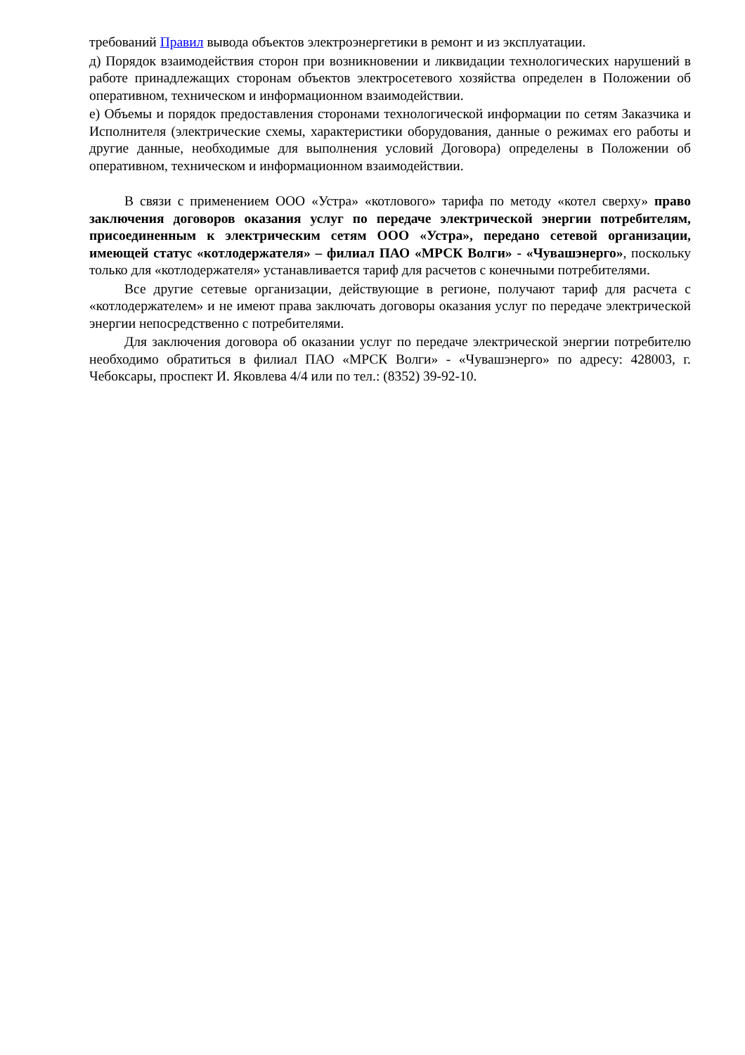требований Правил вывода объектов электроэнергетики в ремонт и из эксплуатации.
д) Порядок взаимодействия сторон при возникновении и ликвидации технологических нарушений в работе принадлежащих сторонам объектов электросетевого хозяйства определен в Положении об оперативном, техническом и информационном взаимодействии.
е) Объемы и порядок предоставления сторонами технологической информации по сетям Заказчика и Исполнителя (электрические схемы, характеристики оборудования, данные о режимах его работы и другие данные, необходимые для выполнения условий Договора) определены в Положении об оперативном, техническом и информационном взаимодействии.
В связи с применением ООО «Устра» «котлового» тарифа по методу «котел сверху» право заключения договоров оказания услуг по передаче электрической энергии потребителям, присоединенным к электрическим сетям ООО «Устра», передано сетевой организации, имеющей статус «котлодержателя» – филиал ПАО «МРСК Волги» - «Чувашэнерго», поскольку только для «котлодержателя» устанавливается тариф для расчетов с конечными потребителями.
Все другие сетевые организации, действующие в регионе, получают тариф для расчета с «котлодержателем» и не имеют права заключать договоры оказания услуг по передаче электрической энергии непосредственно с потребителями.
Для заключения договора об оказании услуг по передаче электрической энергии потребителю необходимо обратиться в филиал ПАО «МРСК Волги» - «Чувашэнерго» по адресу: 428003, г. Чебоксары, проспект И. Яковлева 4/4 или по тел.: (8352) 39-92-10.